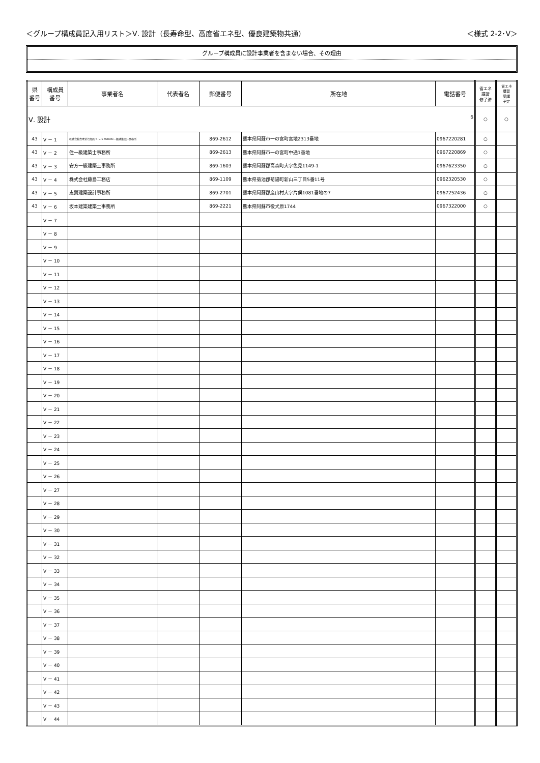＜グループ構成員記入用リスト＞Ⅴ. 設計（長寿命型、高度省エネ型、優良建築物共通） ＜様式 2-2･Ⅴ＞
グループ構成員に設計事業者を含まない場合、その理由
| 県 番号 | 構成員 番号 | 事業者名 | 代表者名 | 郵便番号 | 所在地 | 電話番号 | 省エネ 講習 修了済 | 省エネ 講習 受講 予定 |
| --- | --- | --- | --- | --- | --- | --- | --- | --- |
| Ⅴ. 設計 6 | | | | | | | ○ | ○ |
| 43 | Ⅴ － 1 | 株式会社古木常七商店 T･L･S FURUKI一級建築設計事務所 | | 869-2612 | 熊本県阿蘇市一の宮町宮地2313番地 | 0967220281 | ○ | |
| 43 | Ⅴ － 2 | 住一級建築士事務所 | | 869-2613 | 熊本県阿蘇市一の宮町中通1番地 | 0967220869 | ○ | |
| 43 | Ⅴ － 3 | 安方一級建築士事務所 | | 869-1603 | 熊本県阿蘇郡高森町大字色見1149-1 | 0967623350 | ○ | |
| 43 | Ⅴ － 4 | 株式会社藤島工務店 | | 869-1109 | 熊本県菊池郡菊陽町新山三丁目5番11号 | 0962320530 | ○ | |
| 43 | Ⅴ － 5 | 志賀建築設計事務所 | | 869-2701 | 熊本県阿蘇郡産山村大字片俣1081番地の7 | 0967252436 | ○ | |
| 43 | Ⅴ － 6 | 坂本建築建築士事務所 | | 869-2221 | 熊本県阿蘇市役犬原1744 | 0967322000 | ○ | |
| | Ⅴ － 7 | | | | | | | |
| | Ⅴ － 8 | | | | | | | |
| | Ⅴ － 9 | | | | | | | |
| | Ⅴ － 10 | | | | | | | |
| | Ⅴ － 11 | | | | | | | |
| | Ⅴ － 12 | | | | | | | |
| | Ⅴ － 13 | | | | | | | |
| | Ⅴ － 14 | | | | | | | |
| | Ⅴ － 15 | | | | | | | |
| | Ⅴ － 16 | | | | | | | |
| | Ⅴ － 17 | | | | | | | |
| | Ⅴ － 18 | | | | | | | |
| | Ⅴ － 19 | | | | | | | |
| | Ⅴ － 20 | | | | | | | |
| | Ⅴ － 21 | | | | | | | |
| | Ⅴ － 22 | | | | | | | |
| | Ⅴ － 23 | | | | | | | |
| | Ⅴ － 24 | | | | | | | |
| | Ⅴ － 25 | | | | | | | |
| | Ⅴ － 26 | | | | | | | |
| | Ⅴ － 27 | | | | | | | |
| | Ⅴ － 28 | | | | | | | |
| | Ⅴ － 29 | | | | | | | |
| | Ⅴ － 30 | | | | | | | |
| | Ⅴ － 31 | | | | | | | |
| | Ⅴ － 32 | | | | | | | |
| | Ⅴ － 33 | | | | | | | |
| | Ⅴ － 34 | | | | | | | |
| | Ⅴ － 35 | | | | | | | |
| | Ⅴ － 36 | | | | | | | |
| | Ⅴ － 37 | | | | | | | |
| | Ⅴ － 38 | | | | | | | |
| | Ⅴ － 39 | | | | | | | |
| | Ⅴ － 40 | | | | | | | |
| | Ⅴ － 41 | | | | | | | |
| | Ⅴ － 42 | | | | | | | |
| | Ⅴ － 43 | | | | | | | |
| | Ⅴ － 44 | | | | | | | |